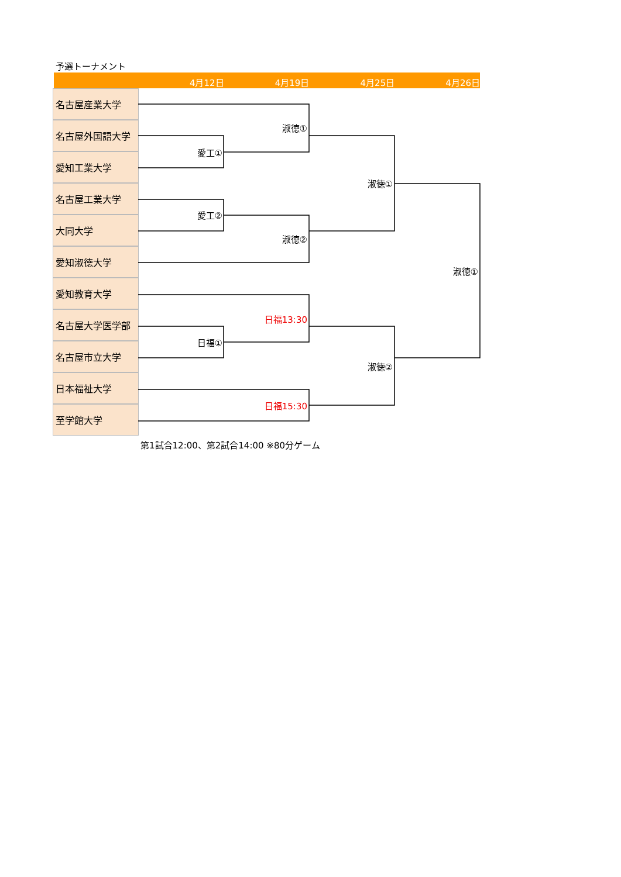予選トーナメント
4月12日 4月19日 4月25日 4月26日
名古屋産業大学
名古屋外国語大学
愛知工業大学
名古屋工業大学
大同大学
愛知淑徳大学
愛知教育大学
名古屋大学医学部
名古屋市立大学
日本福祉大学
至学館大学
淑徳①
愛工①
淑徳①
愛工②
淑徳②
淑徳①
日福13:30
日福①
淑徳②
日福15:30
第1試合12:00、第2試合14:00 ※80分ゲーム